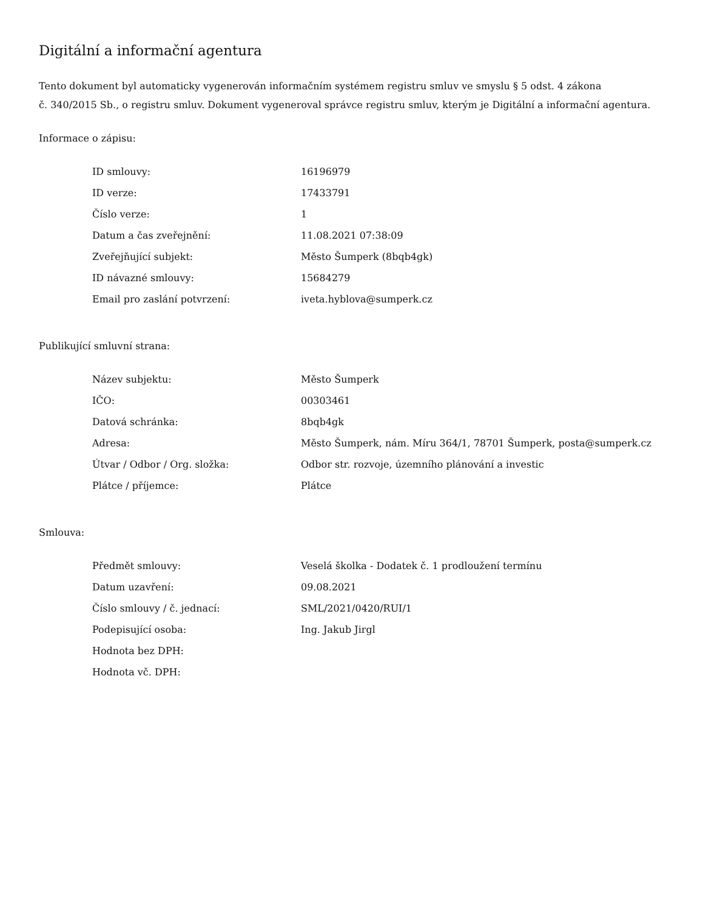Digitální a informační agentura
Tento dokument byl automaticky vygenerován informačním systémem registru smluv ve smyslu § 5 odst. 4 zákona
č. 340/2015 Sb., o registru smluv. Dokument vygeneroval správce registru smluv, kterým je Digitální a informační agentura.
Informace o zápisu:
| ID smlouvy: | 16196979 |
| ID verze: | 17433791 |
| Číslo verze: | 1 |
| Datum a čas zveřejnění: | 11.08.2021 07:38:09 |
| Zveřejňující subjekt: | Město Šumperk (8bqb4gk) |
| ID návazné smlouvy: | 15684279 |
| Email pro zaslání potvrzení: | iveta.hyblova@sumperk.cz |
Publikující smluvní strana:
| Název subjektu: | Město Šumperk |
| IČO: | 00303461 |
| Datová schránka: | 8bqb4gk |
| Adresa: | Město Šumperk, nám. Míru 364/1, 78701 Šumperk, posta@sumperk.cz |
| Útvar / Odbor / Org. složka: | Odbor str. rozvoje, územního plánování a investic |
| Plátce / příjemce: | Plátce |
Smlouva:
| Předmět smlouvy: | Veselá školka - Dodatek č. 1 prodloužení termínu |
| Datum uzavření: | 09.08.2021 |
| Číslo smlouvy / č. jednací: | SML/2021/0420/RUI/1 |
| Podepisující osoba: | Ing. Jakub Jirgl |
| Hodnota bez DPH: | |
| Hodnota vč. DPH: | |